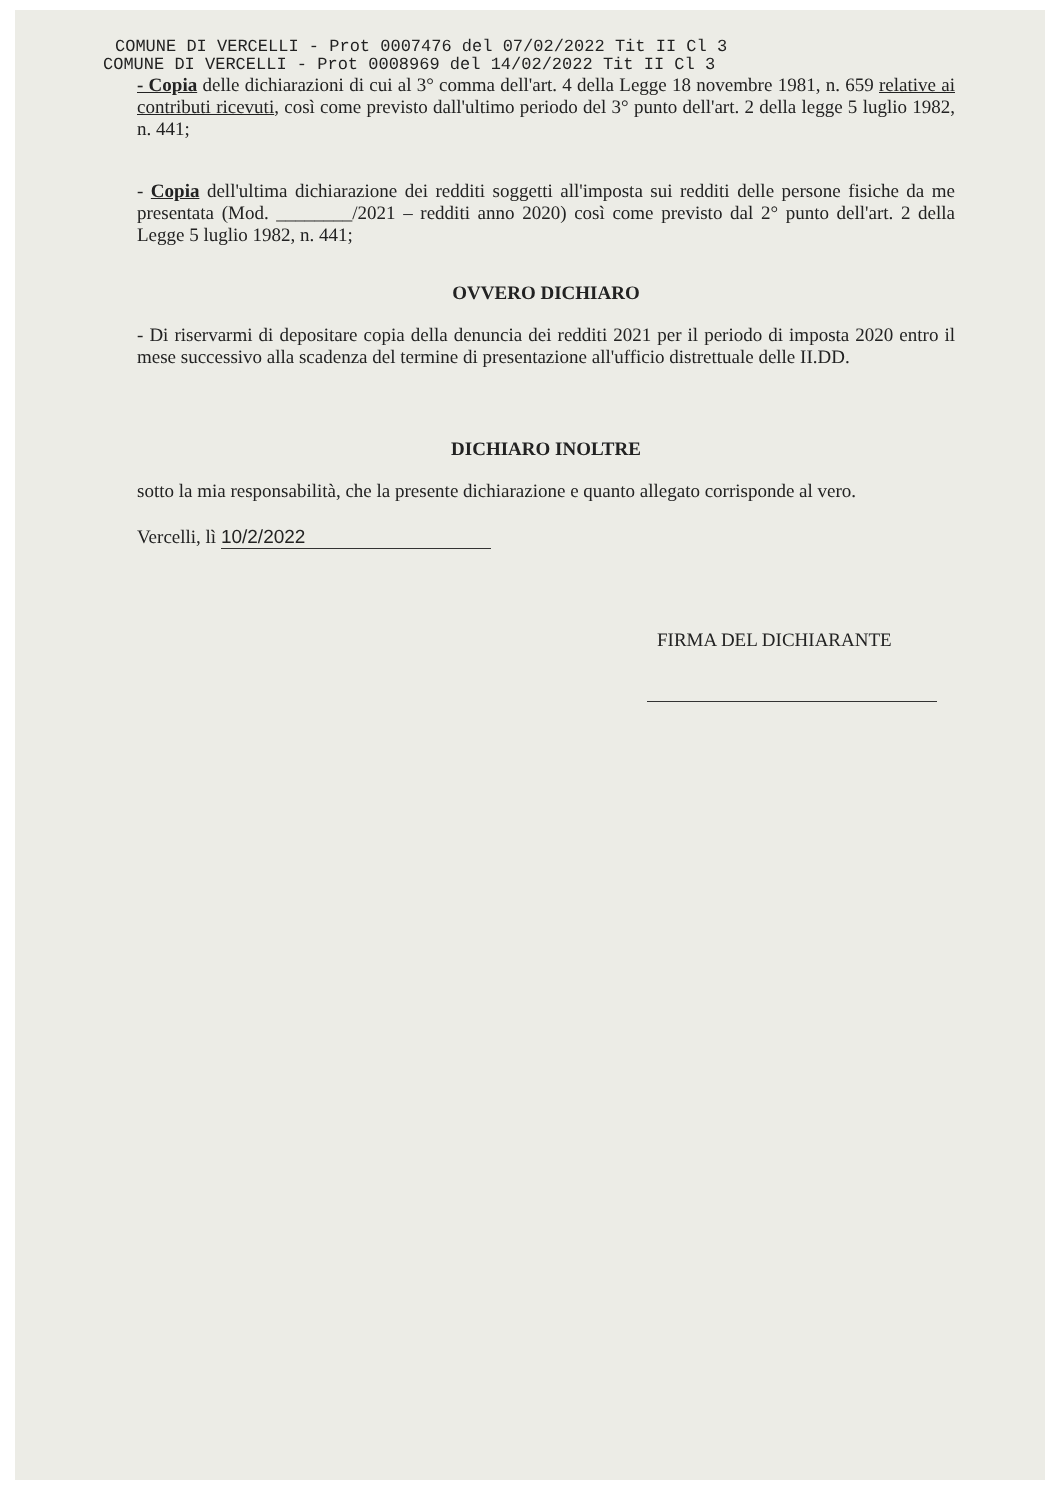COMUNE DI VERCELLI - Prot 0007476 del 07/02/2022 Tit II Cl 3
COMUNE DI VERCELLI - Prot 0008969 del 14/02/2022 Tit II Cl 3
- Copia delle dichiarazioni di cui al 3° comma dell'art. 4 della Legge 18 novembre 1981, n. 659 relative ai contributi ricevuti, così come previsto dall'ultimo periodo del 3° punto dell'art. 2 della legge 5 luglio 1982, n. 441;
- Copia dell'ultima dichiarazione dei redditi soggetti all'imposta sui redditi delle persone fisiche da me presentata (Mod. ________/2021 – redditi anno 2020) così come previsto dal 2° punto dell'art. 2 della Legge 5 luglio 1982, n. 441;
OVVERO DICHIARO
- Di riservarmi di depositare copia della denuncia dei redditi 2021 per il periodo di imposta 2020 entro il mese successivo alla scadenza del termine di presentazione all'ufficio distrettuale delle II.DD.
DICHIARO INOLTRE
sotto la mia responsabilità, che la presente dichiarazione e quanto allegato corrisponde al vero.
Vercelli, lì 10/2/2022
FIRMA DEL DICHIARANTE